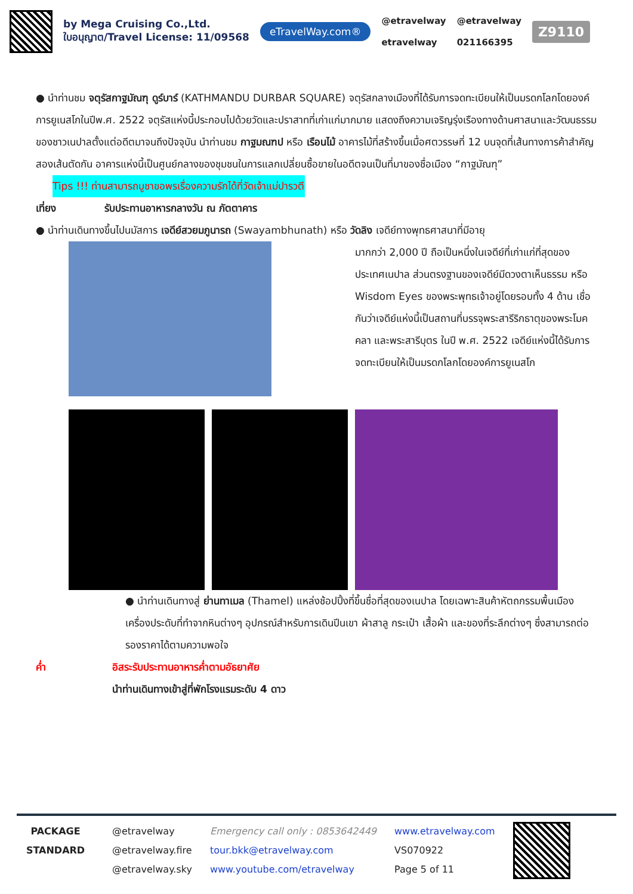by Mega Cruising Co.,Ltd.
ใบอนุญาต/Travel License: 11/09568
eTravelWay.com®
@etravelway
etravelway
@etravelway
021166395
Z9110
● นำท่านชม จตุรัสกาฐมัณฑุ ดูร์บาร์ (KATHMANDU DURBAR SQUARE) จตุรัสกลางเมืองที่ได้รับการจดทะเบียนให้เป็นมรดกโลกโดยองค์การยูเนสโกในปีพ.ศ. 2522 จตุรัสแห่งนี้ประกอบไปด้วยวัดและปราสาทที่เก่าแก่มากมาย แสดงถึงความเจริญรุ่งเรืองทางด้านศาสนาและวัฒนธรรมของชาวเนปาลตั้งแต่อดีตมาจนถึงปัจจุบัน นำท่านชม กาฐมณฑป หรือ เรือนไม้ อาคารไม้ที่สร้างขึ้นเมื่อศตวรรษที่ 12 บนจุดที่เส้นทางการค้าสำคัญสองเส้นตัดกัน อาคารแห่งนี้เป็นศูนย์กลางของชุมชนในการแลกเปลี่ยนซื้อขายในอดีตจนเป็นที่มาของชื่อเมือง “กาฐมัณฑุ”
Tips !!! ท่านสามารถบูชาขอพรเรื่องความรักได้ที่วัดเจ้าแม่ปารวตี
เที่ยง รับประทานอาหารกลางวัน ณ ภัตตาคาร
● นำท่านเดินทางขึ้นไปนมัสการ เจดีย์สวยมภูนารถ (Swayambhunath) หรือ วัดลิง เจดีย์ทางพุทธศาสนาที่มีอายุ
มากกว่า 2,000 ปี ถือเป็นหนึ่งในเจดีย์ที่เก่าแก่ที่สุดของประเทศเนปาล ส่วนตรงฐานของเจดีย์มีดวงตาเห็นธรรม หรือ Wisdom Eyes ของพระพุทธเจ้าอยู่โดยรอบทั้ง 4 ด้าน เชื่อกันว่าเจดีย์แห่งนี้เป็นสถานที่บรรจุพระสารีริกธาตุของพระโมคคลา และพระสารีบุตร ในปี พ.ศ. 2522 เจดีย์แห่งนี้ได้รับการจดทะเบียนให้เป็นมรดกโลกโดยองค์การยูเนสโก
● นำท่านเดินทางสู่ ย่านทาเมล (Thamel) แหล่งช้อปปิ้งที่ขึ้นชื่อที่สุดของเนปาล โดยเฉพาะสินค้าหัตถกรรมพื้นเมือง เครื่องประดับที่ทำจากหินต่างๆ อุปกรณ์สำหรับการเดินปีนเขา ผ้าสาลู กระเป๋า เสื้อผ้า และของที่ระลึกต่างๆ ซึ่งสามารถต่อรองราคาได้ตามความพอใจ
ค่ำ อิสระรับประทานอาหารค่ำตามอัธยาศัย
นำท่านเดินทางเข้าสู่ที่พักโรงแรมระดับ 4 ดาว
PACKAGE
STANDARD
@etravelway
@etravelway.fire
@etravelway.sky
Emergency call only : 0853642449
tour.bkk@etravelway.com
www.youtube.com/etravelway
www.etravelway.com
VS070922
Page 5 of 11